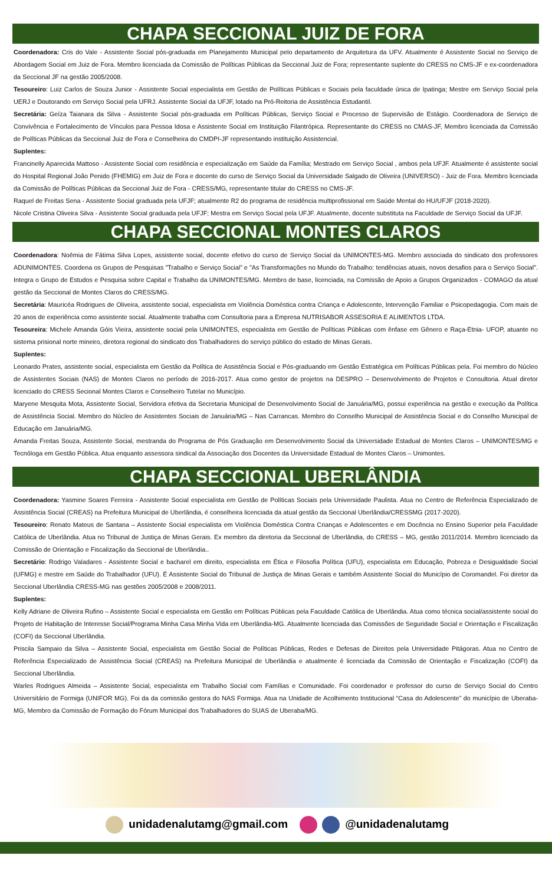CHAPA SECCIONAL JUIZ DE FORA
Coordenadora: Cris do Vale - Assistente Social pós-graduada em Planejamento Municipal pelo departamento de Arquitetura da UFV. Atualmente é Assistente Social no Serviço de Abordagem Social em Juiz de Fora. Membro licenciada da Comissão de Políticas Públicas da Seccional Juiz de Fora; representante suplente do CRESS no CMS-JF e ex-coordenadora da Seccional JF na gestão 2005/2008.
Tesoureiro: Luiz Carlos de Souza Junior - Assistente Social especialista em Gestão de Políticas Públicas e Sociais pela faculdade única de Ipatinga; Mestre em Serviço Social pela UERJ e Doutorando em Serviço Social pela UFRJ. Assistente Social da UFJF, lotado na Pró-Reitoria de Assistência Estudantil.
Secretária: Geíza Taianara da Silva - Assistente Social pós-graduada em Políticas Públicas, Serviço Social e Processo de Supervisão de Estágio. Coordenadora de Serviço de Convivência e Fortalecimento de Vínculos para Pessoa Idosa e Assistente Social em Instituição Filantrópica. Representante do CRESS no CMAS-JF, Membro licenciada da Comissão de Políticas Públicas da Seccional Juiz de Fora e Conselheira do CMDPI-JF representando instituição Assistencial.
Suplentes:
Francinelly Aparecida Mattoso - Assistente Social com residência e especialização em Saúde da Família; Mestrado em Serviço Social , ambos pela UFJF. Atualmente é assistente social do Hospital Regional João Penido (FHEMIG) em Juiz de Fora e docente do curso de Serviço Social da Universidade Salgado de Oliveira (UNIVERSO) - Juiz de Fora. Membro licenciada da Comissão de Políticas Públicas da Seccional Juiz de Fora - CRESS/MG, representante titular do CRESS no CMS-JF.
Raquel de Freitas Sena - Assistente Social graduada pela UFJF; atualmente R2 do programa de residência multiprofissional em Saúde Mental do HU/UFJF (2018-2020).
Nicole Cristina Oliveira Silva - Assistente Social graduada pela UFJF; Mestra em Serviço Social pela UFJF. Atualmente, docente substituta na Faculdade de Serviço Social da UFJF.
CHAPA SECCIONAL MONTES CLAROS
Coordenadora: Noêmia de Fátima Silva Lopes, assistente social, docente efetivo do curso de Serviço Social da UNIMONTES-MG. Membro associada do sindicato dos professores ADUNIMONTES. Coordena os Grupos de Pesquisas "Trabalho e Serviço Social” e "As Transformações no Mundo do Trabalho: tendências atuais, novos desafios para o Serviço Social". Integra o Grupo de Estudos e Pesquisa sobre Capital e Trabalho da UNIMONTES/MG. Membro de base, licenciada, na Comissão de Apoio a Grupos Organizados - COMAGO da atual gestão da Seccional de Montes Claros do CRESS/MG.
Secretária: Mauricéa Rodrigues de Oliveira, assistente social, especialista em Violência Doméstica contra Criança e Adolescente, Intervenção Familiar e Psicopedagogia. Com mais de 20 anos de experiência como assistente social. Atualmente trabalha com Consultoria para a Empresa NUTRISABOR ASSESORIA E ALIMENTOS LTDA.
Tesoureira: Michele Amanda Góis Vieira, assistente social pela UNIMONTES, especialista em Gestão de Políticas Públicas com ênfase em Gênero e Raça-Etnia- UFOP, atuante no sistema prisional norte mineiro, diretora regional do sindicato dos Trabalhadores do serviço público do estado de Minas Gerais.
Suplentes:
Leonardo Prates, assistente social, especialista em Gestão da Política de Assistência Social e Pós-graduando em Gestão Estratégica em Políticas Públicas pela. Foi membro do Núcleo de Assistentes Sociais (NAS) de Montes Claros no período de 2016-2017. Atua como gestor de projetos na DESPRO – Desenvolvimento de Projetos e Consultoria. Atual diretor licenciado do CRESS Secional Montes Claros e Conselheiro Tutelar no Município.
Maryene Mesquita Mota, Assistente Social, Servidora efetiva da Secretaria Municipal de Desenvolvimento Social de Januária/MG, possui experiência na gestão e execução da Política de Assistência Social. Membro do Núcleo de Assistentes Sociais de Januária/MG – Nas Carrancas. Membro do Conselho Municipal de Assistência Social e do Conselho Municipal de Educação em Januária/MG.
Amanda Freitas Souza, Assistente Social, mestranda do Programa de Pós Graduação em Desenvolvimento Social da Universidade Estadual de Montes Claros – UNIMONTES/MG e Tecnóloga em Gestão Pública. Atua enquanto assessora sindical da Associação dos Docentes da Universidade Estadual de Montes Claros – Unimontes.
CHAPA SECCIONAL UBERLÂNDIA
Coordenadora: Yasmine Soares Ferreira - Assistente Social especialista em Gestão de Políticas Sociais pela Universidade Paulista. Atua no Centro de Referência Especializado de Assistência Social (CREAS) na Prefeitura Municipal de Uberlândia, é conselheira licenciada da atual gestão da Seccional Uberlândia/CRESSMG (2017-2020).
Tesoureiro: Renato Mateus de Santana – Assistente Social especialista em Violência Doméstica Contra Crianças e Adolescentes e em Docência no Ensino Superior pela Faculdade Católica de Uberlândia. Atua no Tribunal de Justiça de Minas Gerais. Ex membro da diretoria da Seccional de Uberlândia, do CRESS – MG, gestão 2011/2014. Membro licenciado da Comissão de Orientação e Fiscalização da Seccional de Uberlândia..
Secretário: Rodrigo Valadares - Assistente Social e bacharel em direito, especialista em Ética e Filosofia Política (UFU), especialista em Educação, Pobreza e Desigualdade Social (UFMG) e mestre em Saúde do Trabalhador (UFU). É Assistente Social do Tribunal de Justiça de Minas Gerais e também Assistente Social do Município de Coromandel. Foi diretor da Seccional Uberlândia CRESS-MG nas gestões 2005/2008 e 2008/2011.
Suplentes:
Kelly Adriane de Oliveira Rufino – Assistente Social e especialista em Gestão em Políticas Públicas pela Faculdade Católica de Uberlândia. Atua como técnica social/assistente social do Projeto de Habitação de Interesse Social/Programa Minha Casa Minha Vida em Uberlândia-MG. Atualmente licenciada das Comissões de Seguridade Social e Orientação e Fiscalização (COFI) da Seccional Uberlândia.
Priscila Sampaio da Silva – Assistente Social, especialista em Gestão Social de Políticas Públicas, Redes e Defesas de Direitos pela Universidade Pitágoras. Atua no Centro de Referência Especializado de Assistência Social (CREAS) na Prefeitura Municipal de Uberlândia e atualmente é licenciada da Comissão de Orientação e Fiscalização (COFI) da Seccional Uberlândia.
Warles Rodrigues Almeida – Assistente Social, especialista em Trabalho Social com Famílias e Comunidade. Foi coordenador e professor do curso de Serviço Social do Centro Universitário de Formiga (UNIFOR MG). Foi da da comissão gestora do NAS Formiga. Atua na Unidade de Acolhimento Institucional “Casa do Adolescente” do município de Uberaba- MG, Membro da Comissão de Formação do Fórum Municipal dos Trabalhadores do SUAS de Uberaba/MG.
unidadenalutamg@gmail.com @unidadenalutamg